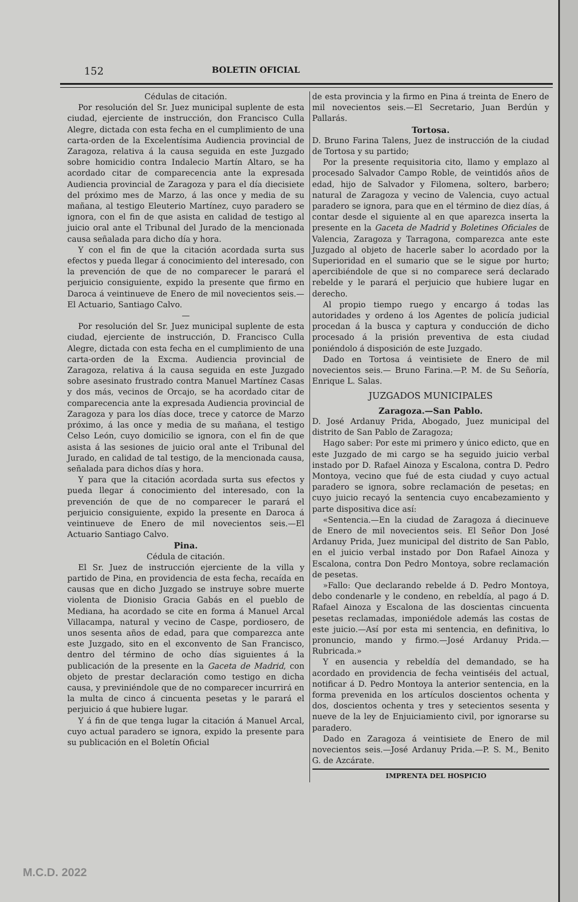152 BOLETIN OFICIAL
Cédulas de citación.
Por resolución del Sr. Juez municipal suplente de esta ciudad, ejerciente de instrucción, don Francisco Culla Alegre, dictada con esta fecha en el cumplimiento de una carta-orden de la Excelentísima Audiencia provincial de Zaragoza, relativa á la causa seguida en este Juzgado sobre homicidio contra Indalecio Martín Altaro, se ha acordado citar de comparecencia ante la expresada Audiencia provincial de Zaragoza y para el día diecisiete del próximo mes de Marzo, á las once y media de su mañana, al testigo Eleuterio Martínez, cuyo paradero se ignora, con el fin de que asista en calidad de testigo al juicio oral ante el Tribunal del Jurado de la mencionada causa señalada para dicho día y hora.
Y con el fin de que la citación acordada surta sus efectos y pueda llegar á conocimiento del interesado, con la prevención de que de no comparecer le parará el perjuicio consiguiente, expido la presente que firmo en Daroca á veintinueve de Enero de mil novecientos seis.—El Actuario, Santiago Calvo.
—
Por resolución del Sr. Juez municipal suplente de esta ciudad, ejerciente de instrucción, D. Francisco Culla Alegre, dictada con esta fecha en el cumplimiento de una carta-orden de la Excma. Audiencia provincial de Zaragoza, relativa á la causa seguida en este Juzgado sobre asesinato frustrado contra Manuel Martínez Casas y dos más, vecinos de Orcajo, se ha acordado citar de comparecencia ante la expresada Audiencia provincial de Zaragoza y para los días doce, trece y catorce de Marzo próximo, á las once y media de su mañana, el testigo Celso León, cuyo domicilio se ignora, con el fin de que asista á las sesiones de juicio oral ante el Tribunal del Jurado, en calidad de tal testigo, de la mencionada causa, señalada para dichos días y hora.
Y para que la citación acordada surta sus efectos y pueda llegar á conocimiento del interesado, con la prevención de que de no comparecer le parará el perjuicio consiguiente, expido la presente en Daroca á veintinueve de Enero de mil novecientos seis.—El Actuario Santiago Calvo.
Pina.
Cédula de citación.
El Sr. Juez de instrucción ejerciente de la villa y partido de Pina, en providencia de esta fecha, recaída en causas que en dicho Juzgado se instruye sobre muerte violenta de Dionisio Gracia Gabás en el pueblo de Mediana, ha acordado se cite en forma á Manuel Arcal Villacampa, natural y vecino de Caspe, pordiosero, de unos sesenta años de edad, para que comparezca ante este Juzgado, sito en el exconvento de San Francisco, dentro del término de ocho días siguientes á la publicación de la presente en la Gaceta de Madrid, con objeto de prestar declaración como testigo en dicha causa, y previniéndole que de no comparecer incurrirá en la multa de cinco á cincuenta pesetas y le parará el perjuicio á que hubiere lugar.
Y á fin de que tenga lugar la citación á Manuel Arcal, cuyo actual paradero se ignora, expido la presente para su publicación en el Boletín Oficial
de esta provincia y la firmo en Pina á treinta de Enero de mil novecientos seis.—El Secretario, Juan Berdún y Pallarás.
Tortosa.
D. Bruno Farina Talens, Juez de instrucción de la ciudad de Tortosa y su partido;
Por la presente requisitoria cito, llamo y emplazo al procesado Salvador Campo Roble, de veintidós años de edad, hijo de Salvador y Filomena, soltero, barbero; natural de Zaragoza y vecino de Valencia, cuyo actual paradero se ignora, para que en el término de diez días, á contar desde el siguiente al en que aparezca inserta la presente en la Gaceta de Madrid y Boletines Oficiales de Valencia, Zaragoza y Tarragona, comparezca ante este Juzgado al objeto de hacerle saber lo acordado por la Superioridad en el sumario que se le sigue por hurto; apercibiéndole de que si no comparece será declarado rebelde y le parará el perjuicio que hubiere lugar en derecho.
Al propio tiempo ruego y encargo á todas las autoridades y ordeno á los Agentes de policía judicial procedan á la busca y captura y conducción de dicho procesado á la prisión preventiva de esta ciudad poniéndolo á disposición de este Juzgado.
Dado en Tortosa á veintisiete de Enero de mil novecientos seis.— Bruno Farina.—P. M. de Su Señoría, Enrique L. Salas.
JUZGADOS MUNICIPALES
Zaragoza.—San Pablo.
D. José Ardanuy Prida, Abogado, Juez municipal del distrito de San Pablo de Zaragoza;
Hago saber: Por este mi primero y único edicto, que en este Juzgado de mi cargo se ha seguido juicio verbal instado por D. Rafael Ainoza y Escalona, contra D. Pedro Montoya, vecino que fué de esta ciudad y cuyo actual paradero se ignora, sobre reclamación de pesetas; en cuyo juicio recayó la sentencia cuyo encabezamiento y parte dispositiva dice así:
«Sentencia.—En la ciudad de Zaragoza á diecinueve de Enero de mil novecientos seis. El Señor Don José Ardanuy Prida, Juez municipal del distrito de San Pablo, en el juicio verbal instado por Don Rafael Ainoza y Escalona, contra Don Pedro Montoya, sobre reclamación de pesetas.
»Fallo: Que declarando rebelde á D. Pedro Montoya, debo condenarle y le condeno, en rebeldía, al pago á D. Rafael Ainoza y Escalona de las doscientas cincuenta pesetas reclamadas, imponiédole además las costas de este juicio.—Así por esta mi sentencia, en definitiva, lo pronuncio, mando y firmo.—José Ardanuy Prida.—Rubricada.»
Y en ausencia y rebeldía del demandado, se ha acordado en providencia de fecha veintiséis del actual, notificar á D. Pedro Montoya la anterior sentencia, en la forma prevenida en los artículos doscientos ochenta y dos, doscientos ochenta y tres y setecientos sesenta y nueve de la ley de Enjuiciamiento civil, por ignorarse su paradero.
Dado en Zaragoza á veintisiete de Enero de mil novecientos seis.—José Ardanuy Prida.—P. S. M., Benito G. de Azcárate.
IMPRENTA DEL HOSPICIO
M.C.D. 2022